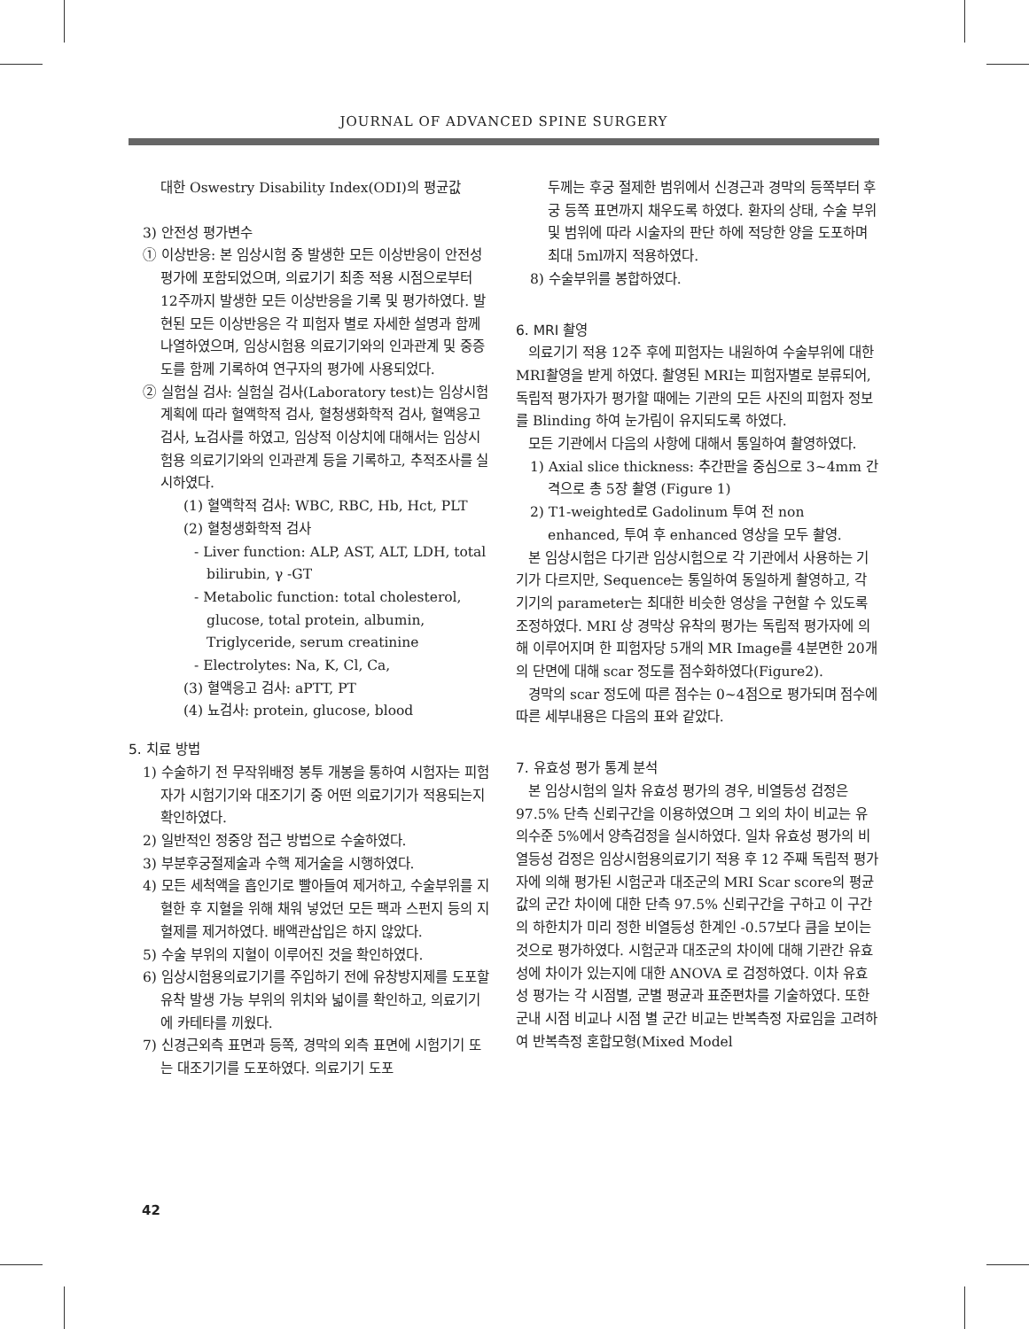JOURNAL OF ADVANCED SPINE SURGERY
대한 Oswestry Disability Index(ODI)의 평균값
3) 안전성 평가변수
① 이상반응: 본 임상시험 중 발생한 모든 이상반응이 안전성 평가에 포함되었으며, 의료기기 최종 적용 시점으로부터 12주까지 발생한 모든 이상반응을 기록 및 평가하였다. 발현된 모든 이상반응은 각 피험자 별로 자세한 설명과 함께 나열하였으며, 임상시험용 의료기기와의 인과관계 및 중증도를 함께 기록하여 연구자의 평가에 사용되었다.
② 실험실 검사: 실험실 검사(Laboratory test)는 임상시험 계획에 따라 혈액학적 검사, 혈청생화학적 검사, 혈액응고 검사, 뇨검사를 하였고, 임상적 이상치에 대해서는 임상시험용 의료기기와의 인과관계 등을 기록하고, 추적조사를 실시하였다.
(1) 혈액학적 검사: WBC, RBC, Hb, Hct, PLT
(2) 혈청생화학적 검사
- Liver function: ALP, AST, ALT, LDH, total bilirubin, γ -GT
- Metabolic function: total cholesterol, glucose, total protein, albumin, Triglyceride, serum creatinine
- Electrolytes: Na, K, Cl, Ca,
(3) 혈액응고 검사: aPTT, PT
(4) 뇨검사: protein, glucose, blood
5. 치료 방법
1) 수술하기 전 무작위배정 봉투 개봉을 통하여 시험자는 피험자가 시험기기와 대조기기 중 어떤 의료기기가 적용되는지 확인하였다.
2) 일반적인 정중앙 접근 방법으로 수술하였다.
3) 부분후궁절제술과 수핵 제거술을 시행하였다.
4) 모든 세척액을 흡인기로 빨아들여 제거하고, 수술부위를 지혈한 후 지혈을 위해 채워 넣었던 모든 팩과 스펀지 등의 지혈제를 제거하였다. 배액관삽입은 하지 않았다.
5) 수술 부위의 지혈이 이루어진 것을 확인하였다.
6) 임상시험용의료기기를 주입하기 전에 유창방지제를 도포할 유착 발생 가능 부위의 위치와 넓이를 확인하고, 의료기기에 카테타를 끼웠다.
7) 신경근외측 표면과 등쪽, 경막의 외측 표면에 시험기기 또는 대조기기를 도포하였다. 의료기기 도포
두께는 후궁 절제한 범위에서 신경근과 경막의 등쪽부터 후궁 등쪽 표면까지 채우도록 하였다. 환자의 상태, 수술 부위 및 범위에 따라 시술자의 판단 하에 적당한 양을 도포하며 최대 5ml까지 적용하였다.
8) 수술부위를 봉합하였다.
6. MRI 촬영
의료기기 적용 12주 후에 피험자는 내원하여 수술부위에 대한 MRI촬영을 받게 하였다. 촬영된 MRI는 피험자별로 분류되어, 독립적 평가자가 평가할 때에는 기관의 모든 사진의 피험자 정보를 Blinding 하여 눈가림이 유지되도록 하였다.
모든 기관에서 다음의 사항에 대해서 통일하여 촬영하였다.
1) Axial slice thickness: 추간판을 중심으로 3~4mm 간격으로 총 5장 촬영 (Figure 1)
2) T1-weighted로 Gadolinum 투여 전 non enhanced, 투여 후 enhanced 영상을 모두 촬영.
본 임상시험은 다기관 임상시험으로 각 기관에서 사용하는 기기가 다르지만, Sequence는 통일하여 동일하게 촬영하고, 각 기기의 parameter는 최대한 비슷한 영상을 구현할 수 있도록 조정하였다. MRI 상 경막상 유착의 평가는 독립적 평가자에 의해 이루어지며 한 피험자당 5개의 MR Image를 4분면한 20개의 단면에 대해 scar 정도를 점수화하였다(Figure2).
경막의 scar 정도에 따른 점수는 0~4점으로 평가되며 점수에 따른 세부내용은 다음의 표와 같았다.
7. 유효성 평가 통계 분석
본 임상시험의 일차 유효성 평가의 경우, 비열등성 검정은 97.5% 단측 신뢰구간을 이용하였으며 그 외의 차이 비교는 유의수준 5%에서 양측검정을 실시하였다. 일차 유효성 평가의 비열등성 검정은 임상시험용의료기기 적용 후 12 주째 독립적 평가자에 의해 평가된 시험군과 대조군의 MRI Scar score의 평균값의 군간 차이에 대한 단측 97.5% 신뢰구간을 구하고 이 구간의 하한치가 미리 정한 비열등성 한계인 -0.57보다 큼을 보이는 것으로 평가하였다. 시험군과 대조군의 차이에 대해 기관간 유효성에 차이가 있는지에 대한 ANOVA 로 검정하였다. 이차 유효성 평가는 각 시점별, 군별 평균과 표준편차를 기술하였다. 또한 군내 시점 비교나 시점 별 군간 비교는 반복측정 자료임을 고려하여 반복측정 혼합모형(Mixed Model
42